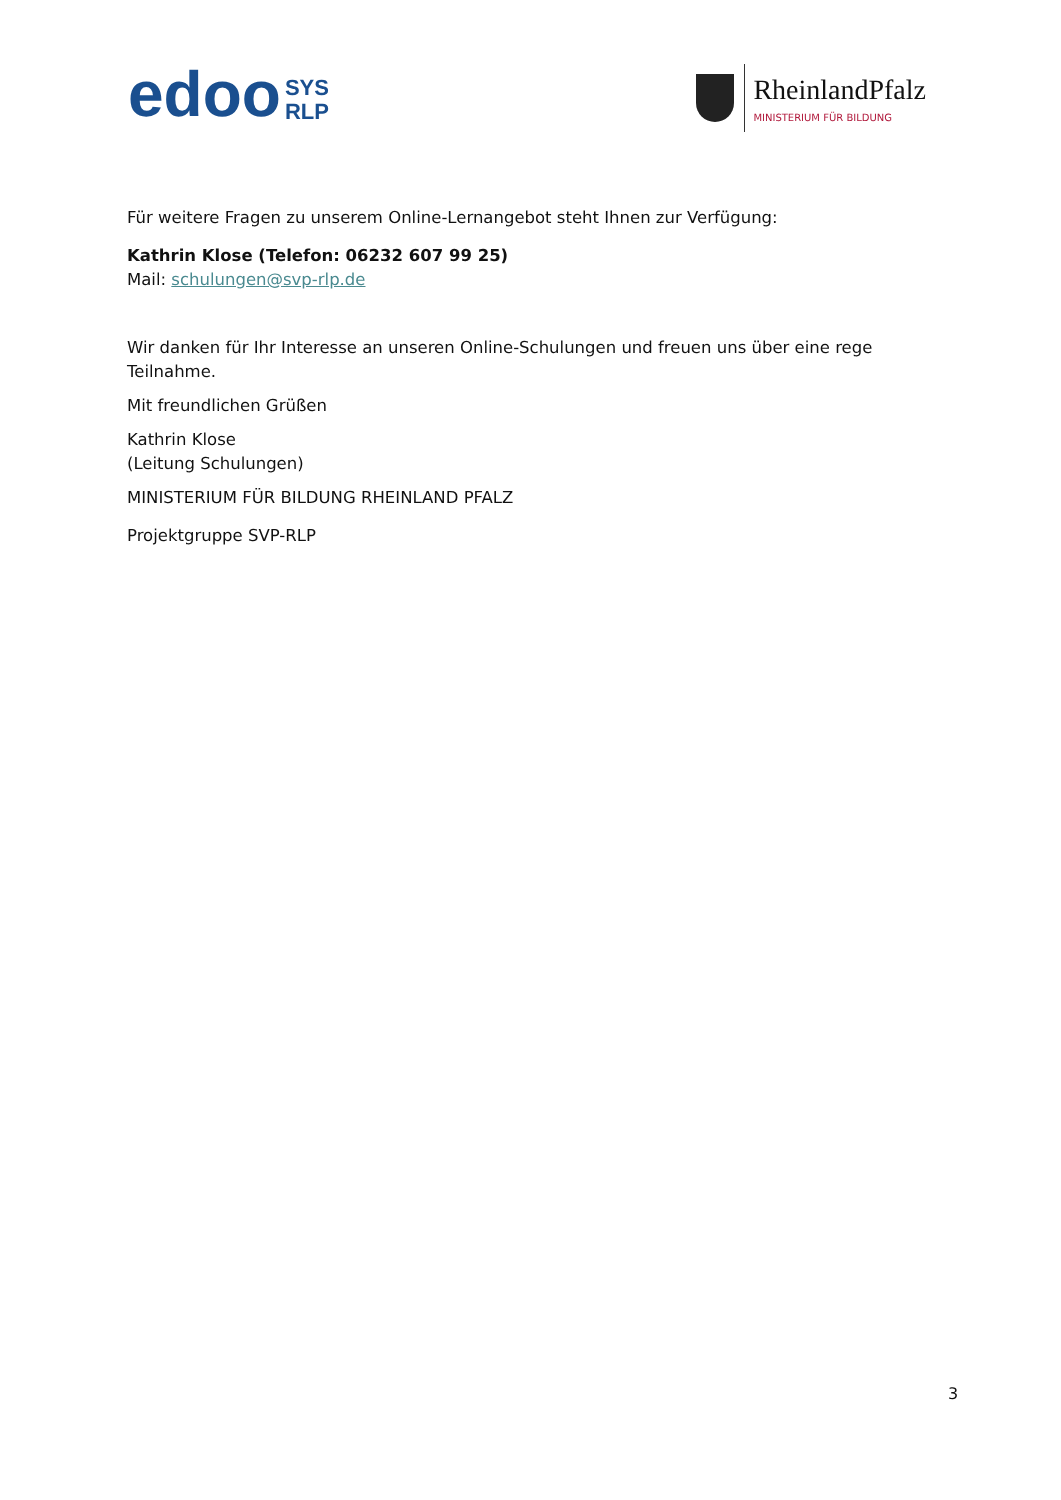edoo
SYS
RLP
RheinlandPfalz
MINISTERIUM FÜR BILDUNG
Für weitere Fragen zu unserem Online-Lernangebot steht Ihnen zur Verfügung:
Kathrin Klose (Telefon: 06232 607 99 25)
Mail: schulungen@svp-rlp.de
Wir danken für Ihr Interesse an unseren Online-Schulungen und freuen uns über eine rege Teilnahme.
Mit freundlichen Grüßen
Kathrin Klose
(Leitung Schulungen)
MINISTERIUM FÜR BILDUNG RHEINLAND PFALZ
Projektgruppe SVP-RLP
3